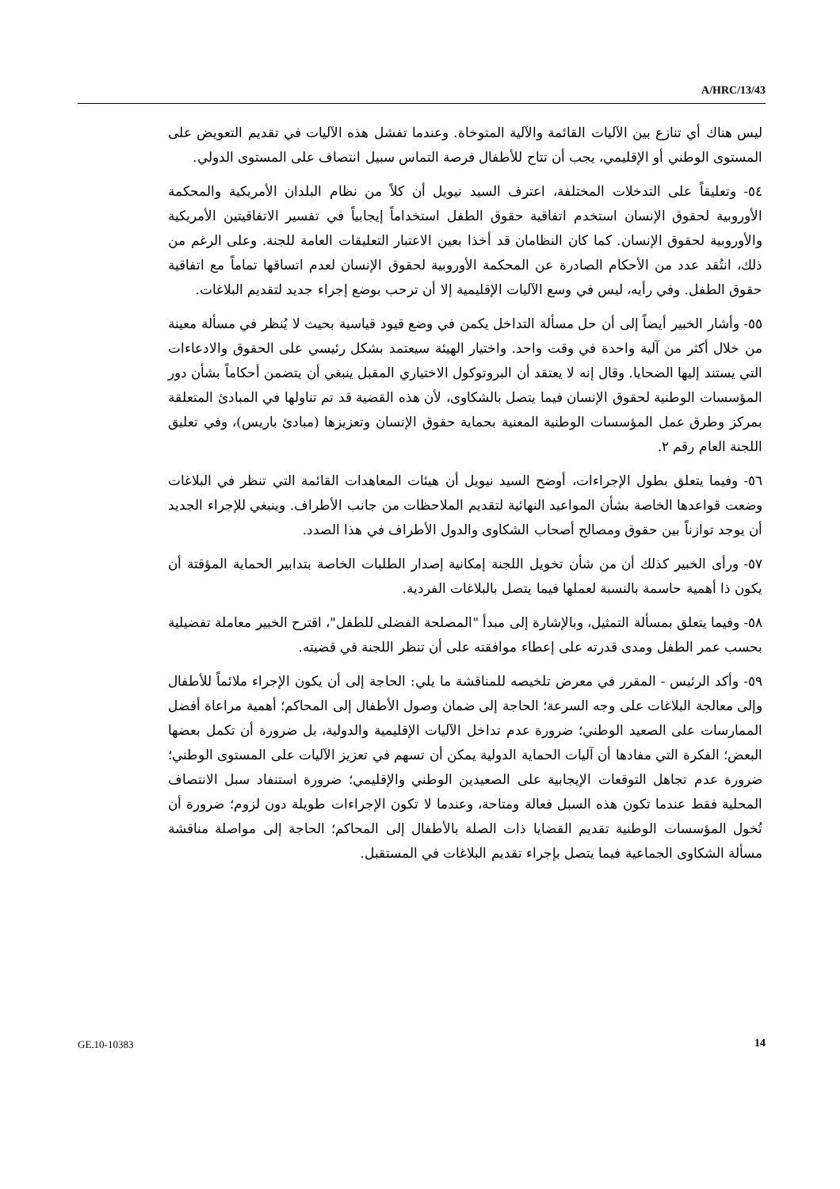A/HRC/13/43
ليس هناك أي تنازع بين الآليات القائمة والآلية المتوخاة. وعندما تفشل هذه الآليات في تقديم التعويض على المستوى الوطني أو الإقليمي، يجب أن تتاح للأطفال فرصة التماس سبيل انتصاف على المستوى الدولي.
٥٤- وتعليقاً على التدخلات المختلفة، اعترف السيد نيويل أن كلاً من نظام البلدان الأمريكية والمحكمة الأوروبية لحقوق الإنسان استخدم اتفاقية حقوق الطفل استخداماً إيجابياً في تفسير الاتفاقيتين الأمريكية والأوروبية لحقوق الإنسان. كما كان النظامان قد أخذا بعين الاعتبار التعليقات العامة للجنة. وعلى الرغم من ذلك، انتُقد عدد من الأحكام الصادرة عن المحكمة الأوروبية لحقوق الإنسان لعدم اتساقها تماماً مع اتفاقية حقوق الطفل. وفي رأيه، ليس في وسع الآليات الإقليمية إلا أن ترحب بوضع إجراء جديد لتقديم البلاغات.
٥٥- وأشار الخبير أيضاً إلى أن حل مسألة التداخل يكمن في وضع قيود قياسية بحيث لا يُنظر في مسألة معينة من خلال أكثر من آلية واحدة في وقت واحد. واختيار الهيئة سيعتمد بشكل رئيسي على الحقوق والادعاءات التي يستند إليها الضحايا. وقال إنه لا يعتقد أن البروتوكول الاختياري المقبل ينبغي أن يتضمن أحكاماً بشأن دور المؤسسات الوطنية لحقوق الإنسان فيما يتصل بالشكاوى، لأن هذه القضية قد تم تناولها في المبادئ المتعلقة بمركز وطرق عمل المؤسسات الوطنية المعنية بحماية حقوق الإنسان وتعزيزها (مبادئ باريس)، وفي تعليق اللجنة العام رقم ٢.
٥٦- وفيما يتعلق بطول الإجراءات، أوضح السيد نيويل أن هيئات المعاهدات القائمة التي تنظر في البلاغات وضعت قواعدها الخاصة بشأن المواعيد النهائية لتقديم الملاحظات من جانب الأطراف. وينبغي للإجراء الجديد أن يوجد توازناً بين حقوق ومصالح أصحاب الشكاوى والدول الأطراف في هذا الصدد.
٥٧- ورأى الخبير كذلك أن من شأن تخويل اللجنة إمكانية إصدار الطلبات الخاصة بتدابير الحماية المؤقتة أن يكون ذا أهمية حاسمة بالنسبة لعملها فيما يتصل بالبلاغات الفردية.
٥٨- وفيما يتعلق بمسألة التمثيل، وبالإشارة إلى مبدأ "المصلحة الفضلى للطفل"، اقترح الخبير معاملة تفضيلية بحسب عمر الطفل ومدى قدرته على إعطاء موافقته على أن تنظر اللجنة في قضيته.
٥٩- وأكد الرئيس - المقرر في معرض تلخيصه للمناقشة ما يلي: الحاجة إلى أن يكون الإجراء ملائماً للأطفال وإلى معالجة البلاغات على وجه السرعة؛ الحاجة إلى ضمان وصول الأطفال إلى المحاكم؛ أهمية مراعاة أفضل الممارسات على الصعيد الوطني؛ ضرورة عدم تداخل الآليات الإقليمية والدولية، بل ضرورة أن تكمل بعضها البعض؛ الفكرة التي مفادها أن آليات الحماية الدولية يمكن أن تسهم في تعزيز الآليات على المستوى الوطني؛ ضرورة عدم تجاهل التوقعات الإيجابية على الصعيدين الوطني والإقليمي؛ ضرورة استنفاد سبل الانتصاف المحلية فقط عندما تكون هذه السبل فعالة ومتاحة، وعندما لا تكون الإجراءات طويلة دون لزوم؛ ضرورة أن تُخول المؤسسات الوطنية تقديم القضايا ذات الصلة بالأطفال إلى المحاكم؛ الحاجة إلى مواصلة مناقشة مسألة الشكاوى الجماعية فيما يتصل بإجراء تقديم البلاغات في المستقبل.
GE.10-10383 14